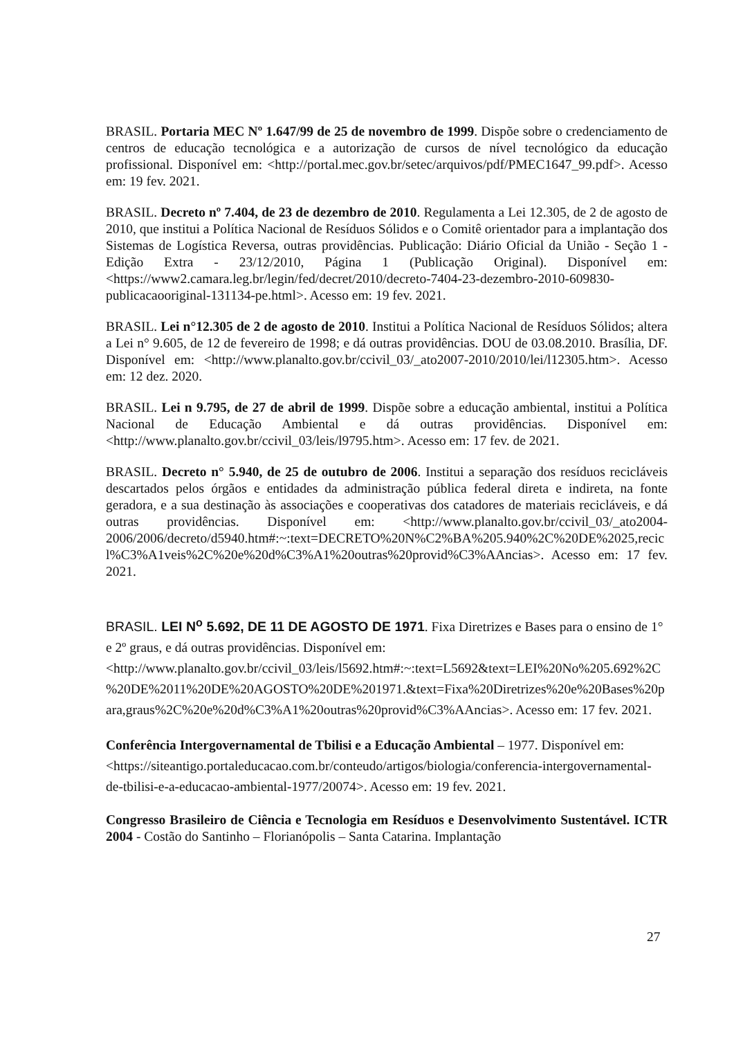BRASIL. Portaria MEC Nº 1.647/99 de 25 de novembro de 1999. Dispõe sobre o credenciamento de centros de educação tecnológica e a autorização de cursos de nível tecnológico da educação profissional. Disponível em: <http://portal.mec.gov.br/setec/arquivos/pdf/PMEC1647_99.pdf>. Acesso em: 19 fev. 2021.
BRASIL. Decreto nº 7.404, de 23 de dezembro de 2010. Regulamenta a Lei 12.305, de 2 de agosto de 2010, que institui a Política Nacional de Resíduos Sólidos e o Comitê orientador para a implantação dos Sistemas de Logística Reversa, outras providências. Publicação: Diário Oficial da União - Seção 1 - Edição Extra - 23/12/2010, Página 1 (Publicação Original). Disponível em: <https://www2.camara.leg.br/legin/fed/decret/2010/decreto-7404-23-dezembro-2010-609830-publicacaooriginal-131134-pe.html>. Acesso em: 19 fev. 2021.
BRASIL. Lei n°12.305 de 2 de agosto de 2010. Institui a Política Nacional de Resíduos Sólidos; altera a Lei n° 9.605, de 12 de fevereiro de 1998; e dá outras providências. DOU de 03.08.2010. Brasília, DF. Disponível em: <http://www.planalto.gov.br/ccivil_03/_ato2007-2010/2010/lei/l12305.htm>. Acesso em: 12 dez. 2020.
BRASIL. Lei n 9.795, de 27 de abril de 1999. Dispõe sobre a educação ambiental, institui a Política Nacional de Educação Ambiental e dá outras providências. Disponível em: <http://www.planalto.gov.br/ccivil_03/leis/l9795.htm>. Acesso em: 17 fev. de 2021.
BRASIL. Decreto n° 5.940, de 25 de outubro de 2006. Institui a separação dos resíduos recicláveis descartados pelos órgãos e entidades da administração pública federal direta e indireta, na fonte geradora, e a sua destinação às associações e cooperativas dos catadores de materiais recicláveis, e dá outras providências. Disponível em: <http://www.planalto.gov.br/ccivil_03/_ato2004-2006/2006/decreto/d5940.htm#:~:text=DECRETO%20N%C2%BA%205.940%2C%20DE%2025,recicl%C3%A1veis%2C%20e%20d%C3%A1%20outras%20provid%C3%AAncias>. Acesso em: 17 fev. 2021.
BRASIL. LEI N<sup>o</sup> 5.692, DE 11 DE AGOSTO DE 1971. Fixa Diretrizes e Bases para o ensino de 1° e 2º graus, e dá outras providências. Disponível em: <http://www.planalto.gov.br/ccivil_03/leis/l5692.htm#:~:text=L5692&text=LEI%20No%205.692%2C%20DE%2011%20DE%20AGOSTO%20DE%201971.&text=Fixa%20Diretrizes%20e%20Bases%20para,graus%2C%20e%20d%C3%A1%20outras%20provid%C3%AAncias>. Acesso em: 17 fev. 2021.
Conferência Intergovernamental de Tbilisi e a Educação Ambiental – 1977. Disponível em: <https://siteantigo.portaleducacao.com.br/conteudo/artigos/biologia/conferencia-intergovernamental-de-tbilisi-e-a-educacao-ambiental-1977/20074>. Acesso em: 19 fev. 2021.
Congresso Brasileiro de Ciência e Tecnologia em Resíduos e Desenvolvimento Sustentável. ICTR 2004 - Costão do Santinho – Florianópolis – Santa Catarina. Implantação
27